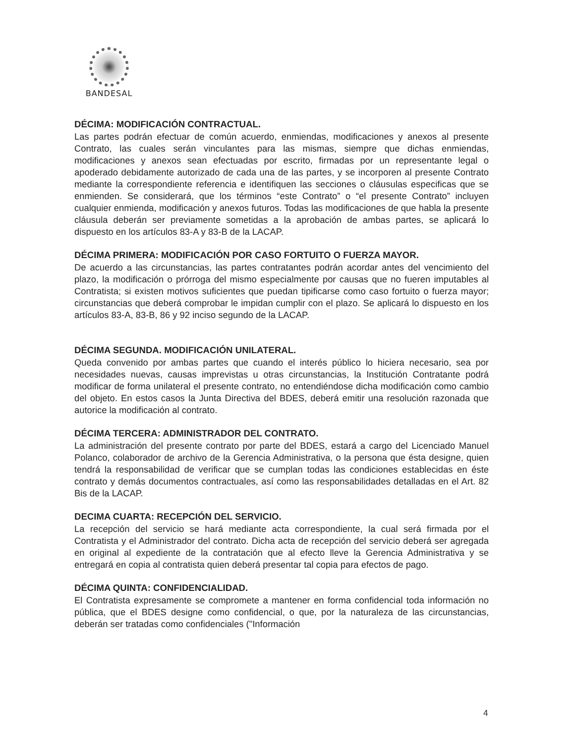BANDESAL
DÉCIMA: MODIFICACIÓN CONTRACTUAL.
Las partes podrán efectuar de común acuerdo, enmiendas, modificaciones y anexos al presente Contrato, las cuales serán vinculantes para las mismas, siempre que dichas enmiendas, modificaciones y anexos sean efectuadas por escrito, firmadas por un representante legal o apoderado debidamente autorizado de cada una de las partes, y se incorporen al presente Contrato mediante la correspondiente referencia e identifiquen las secciones o cláusulas especificas que se enmienden. Se considerará, que los términos “este Contrato” o “el presente Contrato” incluyen cualquier enmienda, modificación y anexos futuros. Todas las modificaciones de que habla la presente cláusula deberán ser previamente sometidas a la aprobación de ambas partes, se aplicará lo dispuesto en los artículos 83-A y 83-B de la LACAP.
DÉCIMA PRIMERA: MODIFICACIÓN POR CASO FORTUITO O FUERZA MAYOR.
De acuerdo a las circunstancias, las partes contratantes podrán acordar antes del vencimiento del plazo, la modificación o prórroga del mismo especialmente por causas que no fueren imputables al Contratista; si existen motivos suficientes que puedan tipificarse como caso fortuito o fuerza mayor; circunstancias que deberá comprobar le impidan cumplir con el plazo. Se aplicará lo dispuesto en los artículos 83-A, 83-B, 86 y 92 inciso segundo de la LACAP.
DÉCIMA SEGUNDA. MODIFICACIÓN UNILATERAL.
Queda convenido por ambas partes que cuando el interés público lo hiciera necesario, sea por necesidades nuevas, causas imprevistas u otras circunstancias, la Institución Contratante podrá modificar de forma unilateral el presente contrato, no entendiéndose dicha modificación como cambio del objeto. En estos casos la Junta Directiva del BDES, deberá emitir una resolución razonada que autorice la modificación al contrato.
DÉCIMA TERCERA: ADMINISTRADOR DEL CONTRATO.
La administración del presente contrato por parte del BDES, estará a cargo del Licenciado Manuel Polanco, colaborador de archivo de la Gerencia Administrativa, o la persona que ésta designe, quien tendrá la responsabilidad de verificar que se cumplan todas las condiciones establecidas en éste contrato y demás documentos contractuales, así como las responsabilidades detalladas en el Art. 82 Bis de la LACAP.
DECIMA CUARTA: RECEPCIÓN DEL SERVICIO.
La recepción del servicio se hará mediante acta correspondiente, la cual será firmada por el Contratista y el Administrador del contrato. Dicha acta de recepción del servicio deberá ser agregada en original al expediente de la contratación que al efecto lleve la Gerencia Administrativa y se entregará en copia al contratista quien deberá presentar tal copia para efectos de pago.
DÉCIMA QUINTA: CONFIDENCIALIDAD.
El Contratista expresamente se compromete a mantener en forma confidencial toda información no pública, que el BDES designe como confidencial, o que, por la naturaleza de las circunstancias, deberán ser tratadas como confidenciales ("Información
4